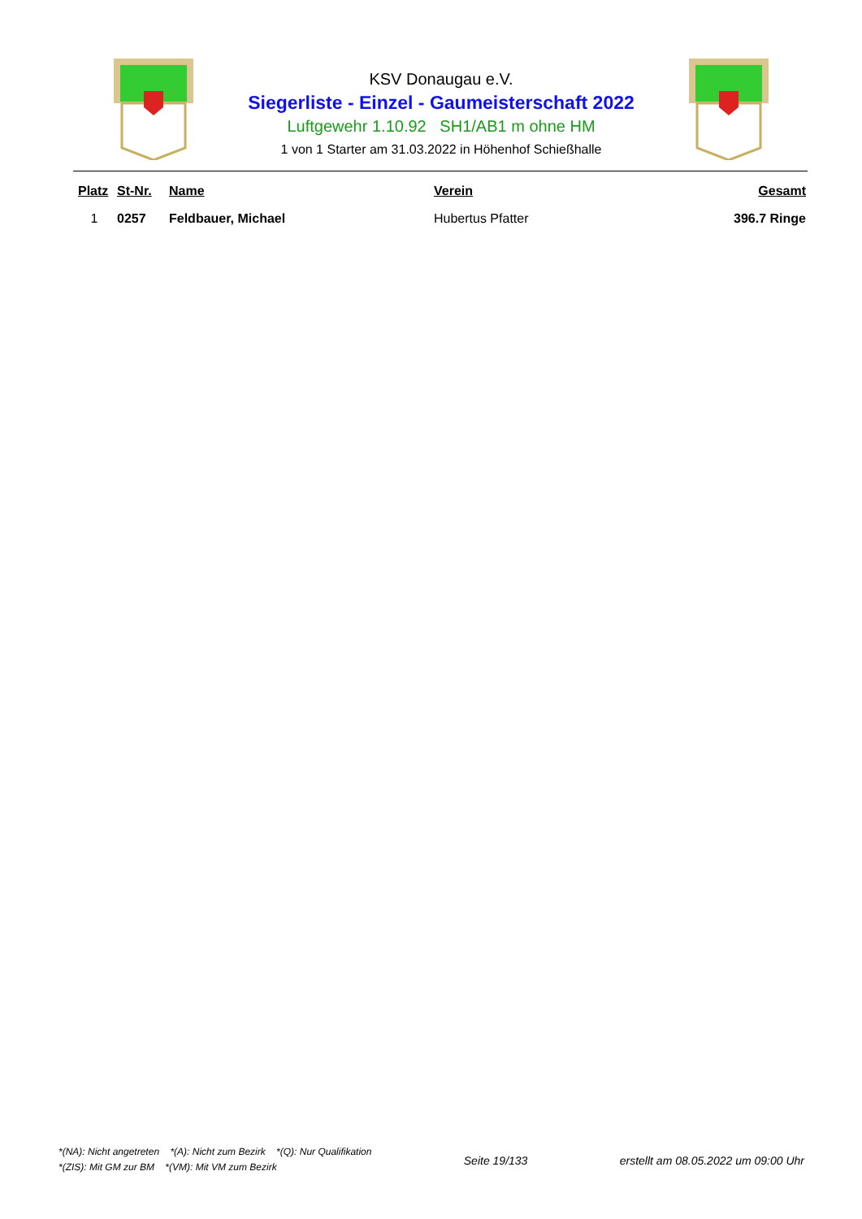KSV Donaugau e.V.
Siegerliste - Einzel - Gaumeisterschaft 2022
Luftgewehr 1.10.92 SH1/AB1 m ohne HM
1 von 1 Starter am 31.03.2022 in Höhenhof Schießhalle
| Platz | St-Nr. | Name | Verein | Gesamt |
| --- | --- | --- | --- | --- |
| 1 | 0257 | Feldbauer, Michael | Hubertus Pfatter | 396.7 Ringe |
*(NA): Nicht angetreten *(A): Nicht zum Bezirk *(Q): Nur Qualifikation
*(ZIS): Mit GM zur BM *(VM): Mit VM zum Bezirk
Seite 19/133 erstellt am 08.05.2022 um 09:00 Uhr